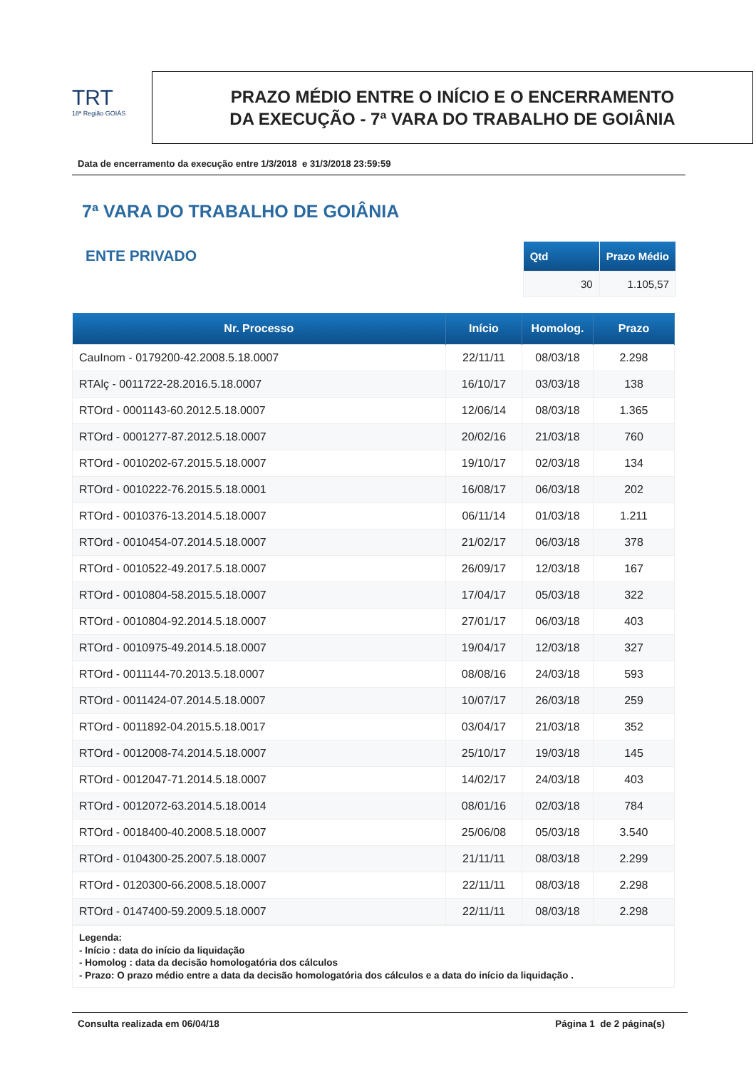TRT
18ª Região GOIÁS
PRAZO MÉDIO ENTRE O INÍCIO E O ENCERRAMENTO
DA EXECUÇÃO - 7ª VARA DO TRABALHO DE GOIÂNIA
Data de encerramento da execução entre 1/3/2018 e 31/3/2018 23:59:59
7ª VARA DO TRABALHO DE GOIÂNIA
ENTE PRIVADO
| Qtd | Prazo Médio |
| --- | --- |
| 30 | 1.105,57 |
| Nr. Processo | Início | Homolog. | Prazo |
| --- | --- | --- | --- |
| CauInom - 0179200-42.2008.5.18.0007 | 22/11/11 | 08/03/18 | 2.298 |
| RTAlç - 0011722-28.2016.5.18.0007 | 16/10/17 | 03/03/18 | 138 |
| RTOrd - 0001143-60.2012.5.18.0007 | 12/06/14 | 08/03/18 | 1.365 |
| RTOrd - 0001277-87.2012.5.18.0007 | 20/02/16 | 21/03/18 | 760 |
| RTOrd - 0010202-67.2015.5.18.0007 | 19/10/17 | 02/03/18 | 134 |
| RTOrd - 0010222-76.2015.5.18.0001 | 16/08/17 | 06/03/18 | 202 |
| RTOrd - 0010376-13.2014.5.18.0007 | 06/11/14 | 01/03/18 | 1.211 |
| RTOrd - 0010454-07.2014.5.18.0007 | 21/02/17 | 06/03/18 | 378 |
| RTOrd - 0010522-49.2017.5.18.0007 | 26/09/17 | 12/03/18 | 167 |
| RTOrd - 0010804-58.2015.5.18.0007 | 17/04/17 | 05/03/18 | 322 |
| RTOrd - 0010804-92.2014.5.18.0007 | 27/01/17 | 06/03/18 | 403 |
| RTOrd - 0010975-49.2014.5.18.0007 | 19/04/17 | 12/03/18 | 327 |
| RTOrd - 0011144-70.2013.5.18.0007 | 08/08/16 | 24/03/18 | 593 |
| RTOrd - 0011424-07.2014.5.18.0007 | 10/07/17 | 26/03/18 | 259 |
| RTOrd - 0011892-04.2015.5.18.0017 | 03/04/17 | 21/03/18 | 352 |
| RTOrd - 0012008-74.2014.5.18.0007 | 25/10/17 | 19/03/18 | 145 |
| RTOrd - 0012047-71.2014.5.18.0007 | 14/02/17 | 24/03/18 | 403 |
| RTOrd - 0012072-63.2014.5.18.0014 | 08/01/16 | 02/03/18 | 784 |
| RTOrd - 0018400-40.2008.5.18.0007 | 25/06/08 | 05/03/18 | 3.540 |
| RTOrd - 0104300-25.2007.5.18.0007 | 21/11/11 | 08/03/18 | 2.299 |
| RTOrd - 0120300-66.2008.5.18.0007 | 22/11/11 | 08/03/18 | 2.298 |
| RTOrd - 0147400-59.2009.5.18.0007 | 22/11/11 | 08/03/18 | 2.298 |
Legenda:
- Início : data do início da liquidação
- Homolog : data da decisão homologatória dos cálculos
- Prazo: O prazo médio entre a data da decisão homologatória dos cálculos e a data do início da liquidação .
Consulta realizada em 06/04/18 Página 1 de 2 página(s)